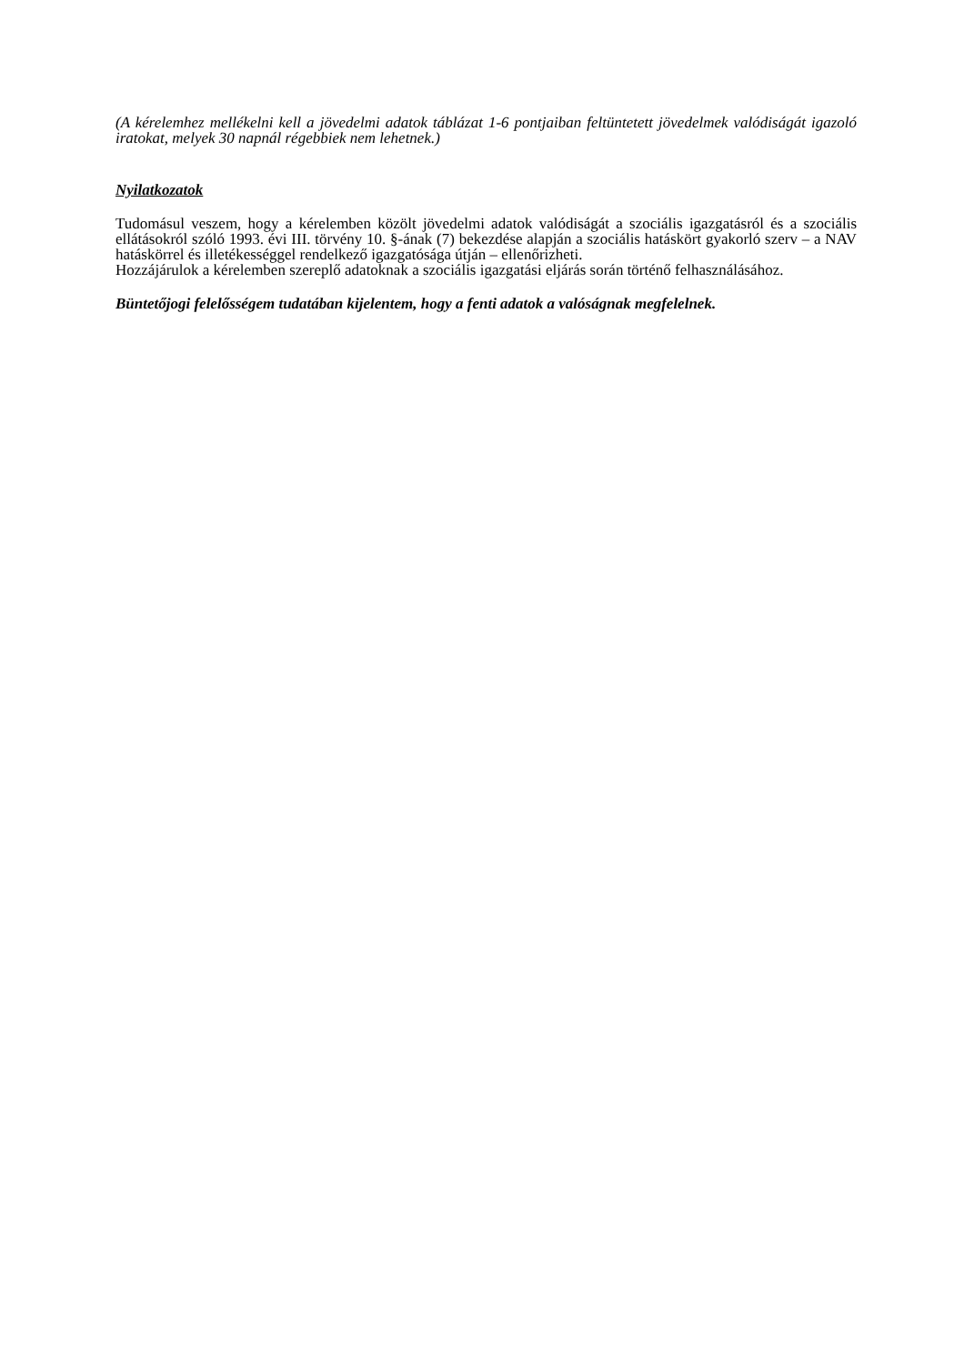(A kérelemhez mellékelni kell a jövedelmi adatok táblázat 1-6 pontjaiban feltüntetett jövedelmek valódiságát igazoló iratokat, melyek 30 napnál régebbiek nem lehetnek.)
Nyilatkozatok
Tudomásul veszem, hogy a kérelemben közölt jövedelmi adatok valódiságát a szociális igazgatásról és a szociális ellátásokról szóló 1993. évi III. törvény 10. §-ának (7) bekezdése alapján a szociális hatáskört gyakorló szerv – a NAV hatáskörrel és illetékességgel rendelkező igazgatósága útján – ellenőrizheti.
Hozzájárulok a kérelemben szereplő adatoknak a szociális igazgatási eljárás során történő felhasználásához.
Büntetőjogi felelősségem tudatában kijelentem, hogy a fenti adatok a valóságnak megfelelnek.